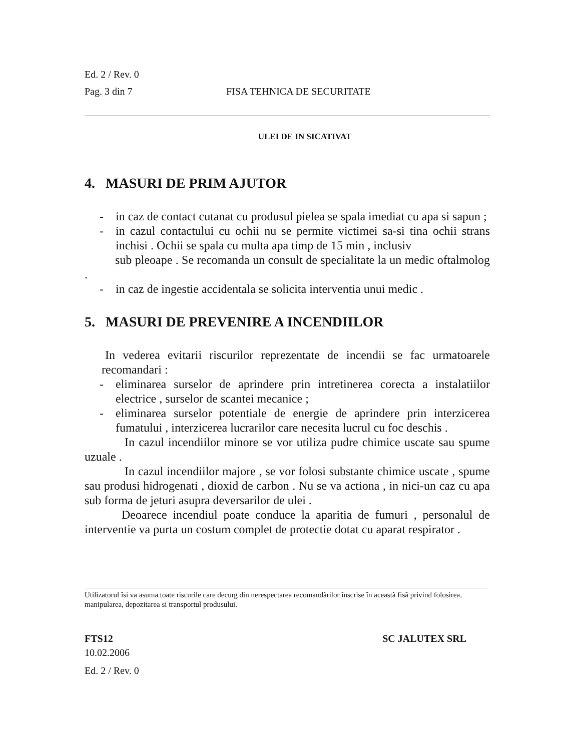Ed. 2 / Rev. 0
Pag. 3 din 7 FISA TEHNICA DE SECURITATE
ULEI DE IN SICATIVAT
4. MASURI DE PRIM AJUTOR
- in caz de contact cutanat cu produsul pielea se spala imediat cu apa si sapun ;
- in cazul contactului cu ochii nu se permite victimei sa-si tina ochii strans inchisi . Ochii se spala cu multa apa timp de 15 min , inclusiv
sub pleoape . Se recomanda un consult de specialitate la un medic oftalmolog .
- in caz de ingestie accidentala se solicita interventia unui medic .
5. MASURI DE PREVENIRE A INCENDIILOR
In vederea evitarii riscurilor reprezentate de incendii se fac urmatoarele recomandari :
- eliminarea surselor de aprindere prin intretinerea corecta a instalatiilor electrice , surselor de scantei mecanice ;
- eliminarea surselor potentiale de energie de aprindere prin interzicerea fumatului , interzicerea lucrarilor care necesita lucrul cu foc deschis .
In cazul incendiilor minore se vor utiliza pudre chimice uscate sau spume uzuale .
In cazul incendiilor majore , se vor folosi substante chimice uscate , spume sau produsi hidrogenati , dioxid de carbon . Nu se va actiona , in nici-un caz cu apa sub forma de jeturi asupra deversarilor de ulei .
Deoarece incendiul poate conduce la aparitia de fumuri , personalul de interventie va purta un costum complet de protectie dotat cu aparat respirator .
Utilizatorul îsi va asuma toate riscurile care decurg din nerespectarea recomandãrilor înscrise în aceastã fisã privind folosirea, manipularea, depozitarea si transportul produsului.
FTS12 SC JALUTEX SRL
10.02.2006
Ed. 2 / Rev. 0